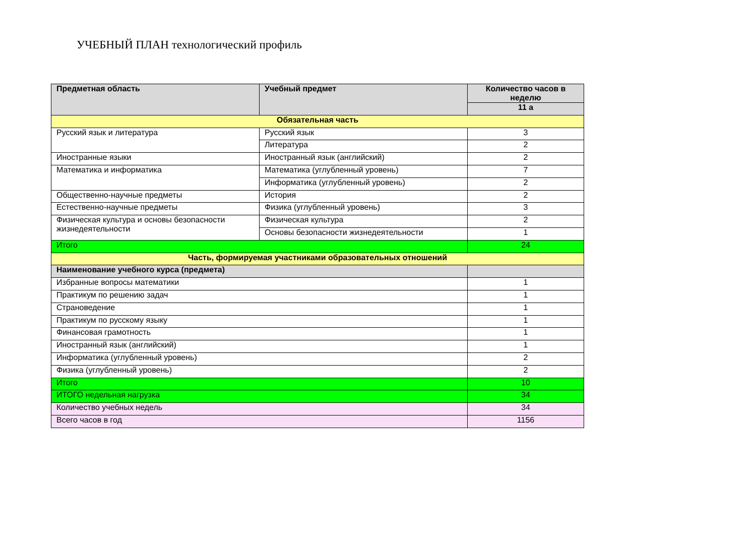УЧЕБНЫЙ ПЛАН технологический профиль
| Предметная область | Учебный предмет | Количество часов в неделю |
| --- | --- | --- |
| | | 11 а |
| Обязательная часть | | |
| Русский язык и литература | Русский язык | 3 |
| | Литература | 2 |
| Иностранные языки | Иностранный язык (английский) | 2 |
| Математика и информатика | Математика (углубленный уровень) | 7 |
| | Информатика (углубленный уровень) | 2 |
| Общественно-научные предметы | История | 2 |
| Естественно-научные предметы | Физика (углубленный уровень) | 3 |
| Физическая культура и основы безопасности жизнедеятельности | Физическая культура | 2 |
| | Основы безопасности жизнедеятельности | 1 |
| Итого | | 24 |
| Часть, формируемая участниками образовательных отношений | | |
| Наименование учебного курса (предмета) | | |
| Избранные вопросы математики | | 1 |
| Практикум по решению задач | | 1 |
| Страноведение | | 1 |
| Практикум по русскому языку | | 1 |
| Финансовая грамотность | | 1 |
| Иностранный язык (английский) | | 1 |
| Информатика (углубленный уровень) | | 2 |
| Физика (углубленный уровень) | | 2 |
| Итого | | 10 |
| ИТОГО недельная нагрузка | | 34 |
| Количество учебных недель | | 34 |
| Всего часов в год | | 1156 |